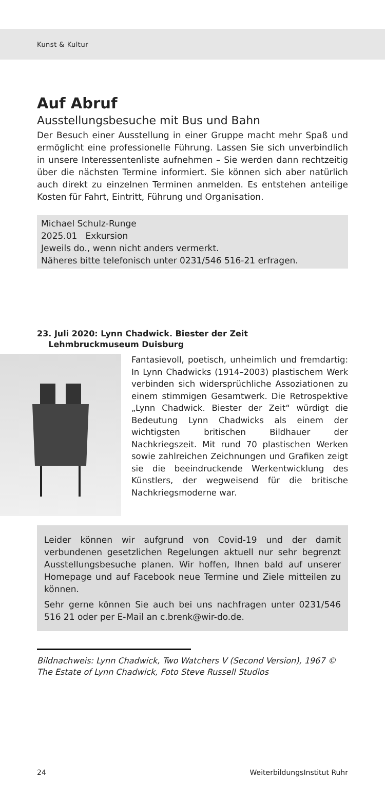Kunst & Kultur
Auf Abruf
Ausstellungsbesuche mit Bus und Bahn
Der Besuch einer Ausstellung in einer Gruppe macht mehr Spaß und ermöglicht eine professionelle Führung. Lassen Sie sich unverbindlich in unsere Interessentenliste aufnehmen – Sie werden dann rechtzeitig über die nächsten Termine informiert. Sie können sich aber natürlich auch direkt zu einzelnen Terminen anmelden. Es entstehen anteilige Kosten für Fahrt, Eintritt, Führung und Organisation.
Michael Schulz-Runge
2025.01 Exkursion
Jeweils do., wenn nicht anders vermerkt.
Näheres bitte telefonisch unter 0231/546 516-21 erfragen.
23. Juli 2020: Lynn Chadwick. Biester der Zeit
Lehmbruckmuseum Duisburg
Fantasievoll, poetisch, unheimlich und fremdartig: In Lynn Chadwicks (1914–2003) plastischem Werk verbinden sich widersprüchliche Assoziationen zu einem stimmigen Gesamtwerk. Die Retrospektive „Lynn Chadwick. Biester der Zeit“ würdigt die Bedeutung Lynn Chadwicks als einem der wichtigsten britischen Bildhauer der Nachkriegszeit. Mit rund 70 plastischen Werken sowie zahlreichen Zeichnungen und Grafiken zeigt sie die beeindruckende Werkentwicklung des Künstlers, der wegweisend für die britische Nachkriegsmoderne war.
Leider können wir aufgrund von Covid-19 und der damit verbundenen gesetzlichen Regelungen aktuell nur sehr begrenzt Ausstellungsbesuche planen. Wir hoffen, Ihnen bald auf unserer Homepage und auf Facebook neue Termine und Ziele mitteilen zu können.
Sehr gerne können Sie auch bei uns nachfragen unter 0231/546 516 21 oder per E-Mail an c.brenk@wir-do.de.
Bildnachweis: Lynn Chadwick, Two Watchers V (Second Version), 1967 © The Estate of Lynn Chadwick, Foto Steve Russell Studios
24 WeiterbildungsInstitut Ruhr